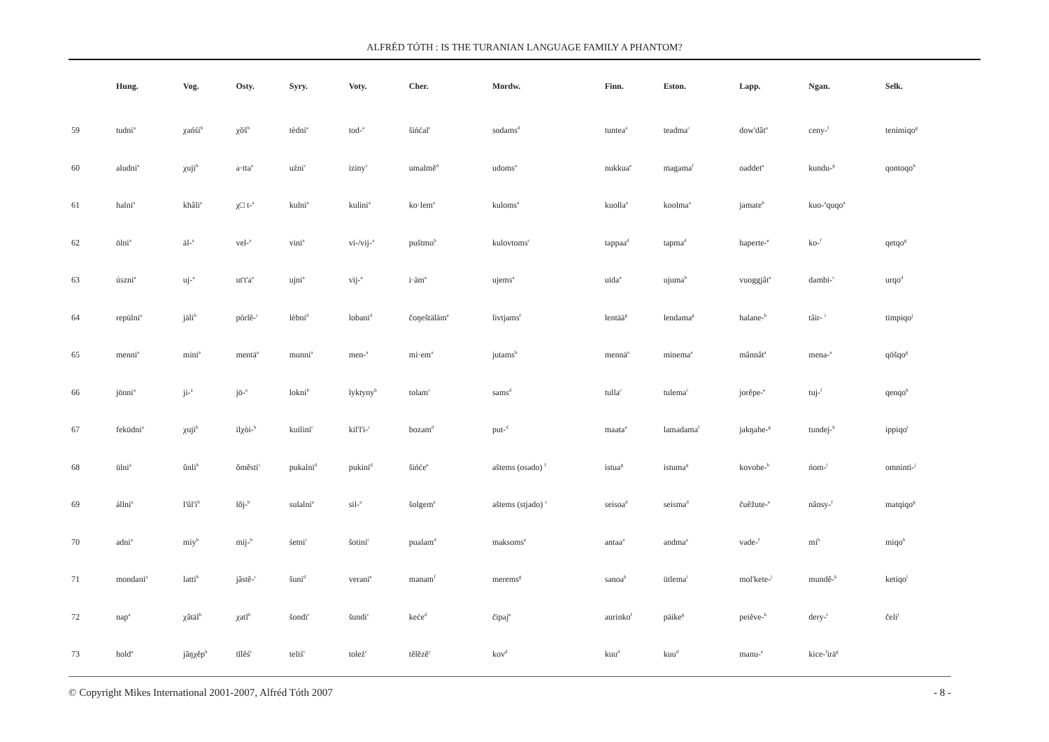ALFRÉD TÓTH : IS THE TURANIAN LANGUAGE FAMILY A PHANTOM?
| | Hung. | Vog. | Osty. | Syry. | Voty. | Cher. | Mordw. | Finn. | Eston. | Lapp. | Ngan. | Selk. |
| --- | --- | --- | --- | --- | --- | --- | --- | --- | --- | --- | --- | --- |
| 59 | tudni<sup>a</sup> | χańśi<sup>b</sup> | χŏš<sup>b</sup> | tèdni<sup>a</sup> | tod-<sup>a</sup> | šińćal<sup>c</sup> | sodams<sup>d</sup> | tuntea<sup>a</sup> | teadma<sup>c</sup> | dow'dât<sup>a</sup> | ceny-<sup>f</sup> | tenimiqo<sup>g</sup> |
| 60 | aludni<sup>a</sup> | χuji<sup>b</sup> | a·tta<sup>a</sup> | uźni<sup>c</sup> | iziny<sup>c</sup> | umalmĕ<sup>d</sup> | udoms<sup>a</sup> | nukkua<sup>e</sup> | magama<sup>f</sup> | oaddet<sup>a</sup> | kundu-<sup>g</sup> | qontoqo<sup>h</sup> |
| 61 | halni<sup>a</sup> | khâli<sup>a</sup> | χ□ t-<sup>a</sup> | kulni<sup>a</sup> | kulini<sup>a</sup> | ko·lem<sup>a</sup> | kuloms<sup>a</sup> | kuolla<sup>a</sup> | koolma<sup>a</sup> | jamate<sup>b</sup> | kuo-<sup>a</sup>quqo<sup>a</sup> | |
| 62 | ölni<sup>a</sup> | äl-<sup>a</sup> | vel-<sup>a</sup> | vini<sup>a</sup> | vi-/vij-<sup>a</sup> | puštmo<sup>b</sup> | kulovtoms<sup>c</sup> | tappaa<sup>d</sup> | tapma<sup>d</sup> | haperte-<sup>e</sup> | ko-<sup>f</sup> | qetqo<sup>g</sup> |
| 63 | úszni<sup>a</sup> | uj-<sup>a</sup> | ut't'a<sup>a</sup> | ujni<sup>a</sup> | vij-<sup>a</sup> | i·äm<sup>a</sup> | ujems<sup>a</sup> | uida<sup>a</sup> | ujuma<sup>b</sup> | vuoggjât<sup>a</sup> | dambi-<sup>c</sup> | urqo<sup>d</sup> |
| 64 | repülni<sup>a</sup> | jäli<sup>b</sup> | pòrlĕ-<sup>c</sup> | lèbni<sup>d</sup> | lobani<sup>d</sup> | čoŋeštäläm<sup>e</sup> | livtjams<sup>f</sup> | lentää<sup>g</sup> | lendama<sup>g</sup> | halane-<sup>h</sup> | tâir- <sup>i</sup> | timpiqo<sup>j</sup> |
| 65 | menni<sup>a</sup> | mini<sup>a</sup> | mentä<sup>a</sup> | munni<sup>a</sup> | men-<sup>a</sup> | mi·em<sup>a</sup> | jutams<sup>b</sup> | mennä<sup>a</sup> | minema<sup>a</sup> | mânnât<sup>a</sup> | mena-<sup>a</sup> | qöšqo<sup>g</sup> |
| 66 | jönni<sup>a</sup> | ji-<sup>a</sup> | jö-<sup>a</sup> | lokni<sup>b</sup> | lyktyny<sup>b</sup> | tolam<sup>c</sup> | sams<sup>d</sup> | tulla<sup>c</sup> | tulema<sup>c</sup> | jorěpe-<sup>e</sup> | tuj-<sup>f</sup> | qenqo<sup>h</sup> |
| 67 | feküdni<sup>a</sup> | χuji<sup>b</sup> | ilχòi-<sup>b</sup> | kuilini<sup>c</sup> | kil'l'i-<sup>c</sup> | bozam<sup>d</sup> | put-<sup>d</sup> | maata<sup>e</sup> | lamadama<sup>f</sup> | jakŋahe-<sup>g</sup> | tundej-<sup>h</sup> | ippiqo<sup>i</sup> |
| 68 | ülni<sup>a</sup> | ŭnli<sup>b</sup> | ŏmĕsti<sup>c</sup> | pukalni<sup>d</sup> | pukini<sup>d</sup> | šińće<sup>e</sup> | aštems (osado) <sup>f</sup> | istua<sup>g</sup> | istuma<sup>g</sup> | kovohe-<sup>h</sup> | ńom-<sup>i</sup> | omninti-<sup>j</sup> |
| 69 | állni<sup>a</sup> | l'ŭl'i<sup>b</sup> | lŏj-<sup>b</sup> | sulalni<sup>a</sup> | sil-<sup>a</sup> | šolgem<sup>a</sup> | aštems (stjado) <sup>c</sup> | seisoa<sup>d</sup> | seisma<sup>d</sup> | čuĕžute-<sup>e</sup> | nânsy-<sup>f</sup> | matqiqo<sup>g</sup> |
| 70 | adni<sup>a</sup> | miy<sup>b</sup> | mij-<sup>b</sup> | śetni<sup>c</sup> | šotini<sup>c</sup> | pualam<sup>d</sup> | maksoms<sup>e</sup> | antaa<sup>a</sup> | andma<sup>a</sup> | vade-<sup>f</sup> | mi<sup>b</sup> | miqo<sup>b</sup> |
| 71 | mondani<sup>a</sup> | latti<sup>b</sup> | jăstĕ-<sup>c</sup> | šuni<sup>d</sup> | verani<sup>e</sup> | manam<sup>f</sup> | merems<sup>g</sup> | sanoa<sup>h</sup> | ütlema<sup>i</sup> | mol'kete-<sup>j</sup> | mundê-<sup>k</sup> | ketiqo<sup>l</sup> |
| 72 | nap<sup>a</sup> | χâtäl<sup>b</sup> | χatl<sup>b</sup> | šondi<sup>c</sup> | šundi<sup>c</sup> | keće<sup>d</sup> | čipaj<sup>e</sup> | aurinko<sup>f</sup> | päike<sup>g</sup> | peiĕve-<sup>h</sup> | dery-<sup>i</sup> | čeli<sup>j</sup> |
| 73 | hold<sup>a</sup> | jâŋχĕp<sup>b</sup> | tĭlĕś<sup>c</sup> | teliś<sup>c</sup> | toleź<sup>c</sup> | tĕlĕzĕ<sup>c</sup> | kov<sup>d</sup> | kuu<sup>d</sup> | kuu<sup>d</sup> | manu-<sup>e</sup> | kice-<sup>f</sup>irä<sup>g</sup> | |
© Copyright Mikes International 2001-2007, Alfréd Tóth 2007 - 8 -